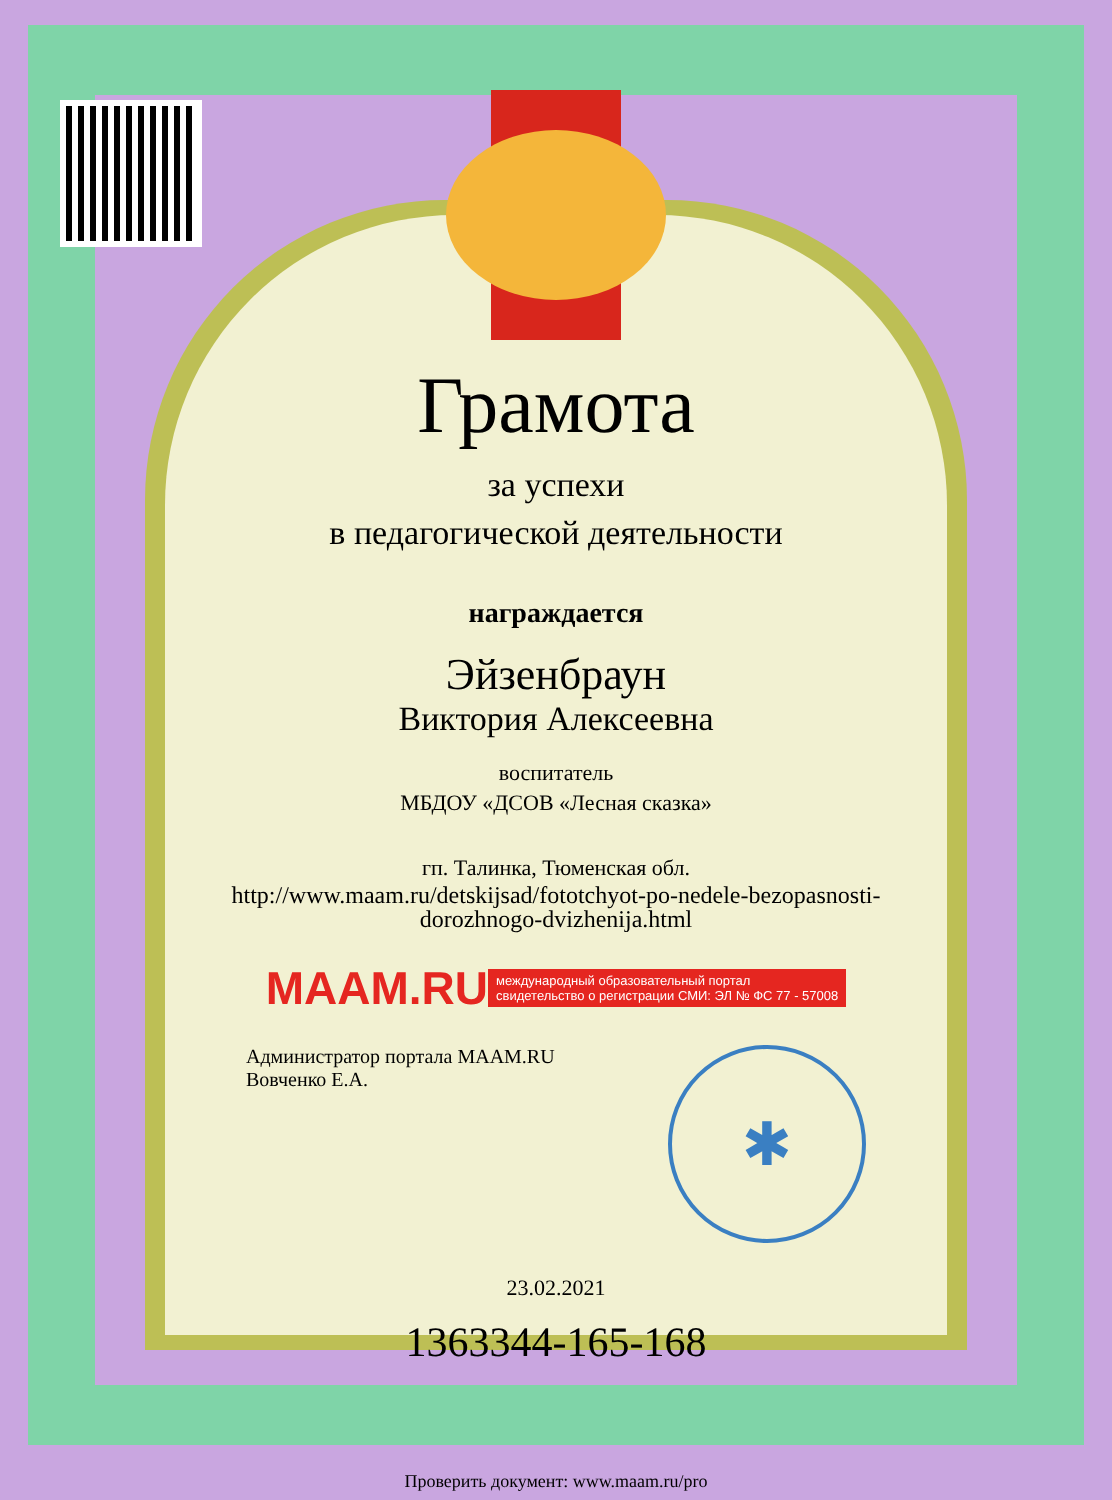Грамота
за успехи
в педагогической деятельности
награждается
Эйзенбраун
Виктория Алексеевна
воспитатель
МБДОУ «ДСОВ «Лесная сказка»
гп. Талинка, Тюменская обл.
http://www.maam.ru/detskijsad/fototchyot-po-nedele-bezopasnosti-
dorozhnogo-dvizhenija.html
MAAM.RU международный образовательный портал
свидетельство о регистрации СМИ: ЭЛ № ФС 77 - 57008
Администратор портала MAAM.RU
Вовченко Е.А.
✱
23.02.2021
1363344-165-168
Проверить документ: www.maam.ru/pro